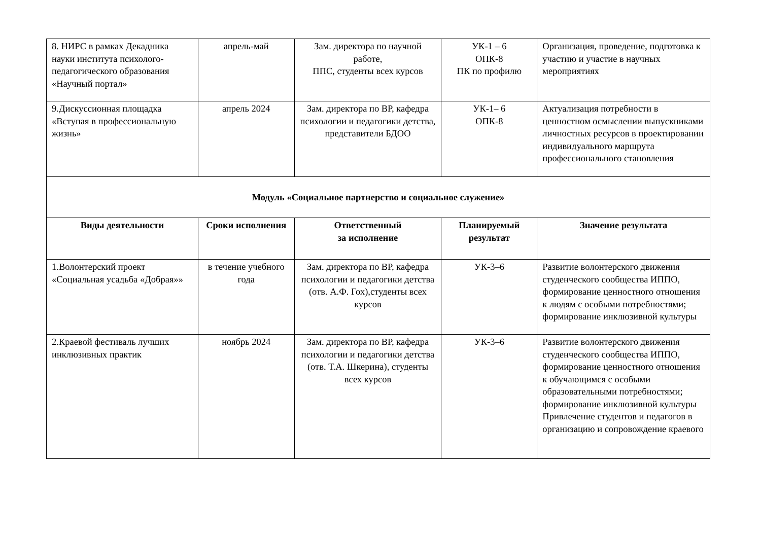| 8. НИРС в рамках Декадника науки института психолого-педагогического образования «Научный портал» | апрель-май | Зам. директора по научной работе, ППС, студенты всех курсов | УК-1 – 6 ОПК-8 ПК по профилю | Организация, проведение, подготовка к участию и участие в научных мероприятиях |
| 9.Дискуссионная площадка «Вступая в профессиональную жизнь» | апрель 2024 | Зам. директора по ВР, кафедра психологии и педагогики детства, представители БДОО | УК-1– 6 ОПК-8 | Актуализация потребности в ценностном осмыслении выпускниками личностных ресурсов в проектировании индивидуального маршрута профессионального становления |
| Модуль «Социальное партнерство и социальное служение» | | | | |
| Виды деятельности | Сроки исполнения | Ответственный за исполнение | Планируемый результат | Значение результата |
| 1.Волонтерский проект «Социальная усадьба «Добрая»» | в течение учебного года | Зам. директора по ВР, кафедра психологии и педагогики детства (отв. А.Ф. Гох),студенты всех курсов | УК-3–6 | Развитие волонтерского движения студенческого сообщества ИППО, формирование ценностного отношения к людям с особыми потребностями; формирование инклюзивной культуры |
| 2.Краевой фестиваль лучших инклюзивных практик | ноябрь 2024 | Зам. директора по ВР, кафедра психологии и педагогики детства (отв. Т.А. Шкерина), студенты всех курсов | УК-3–6 | Развитие волонтерского движения студенческого сообщества ИППО, формирование ценностного отношения к обучающимся с особыми образовательными потребностями; формирование инклюзивной культуры Привлечение студентов и педагогов в организацию и сопровождение краевого |